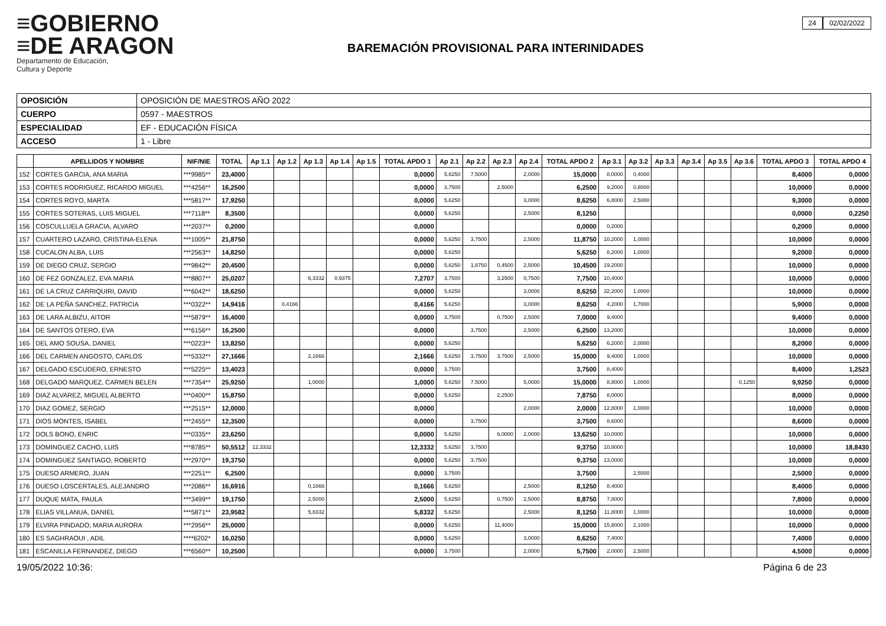≡GOBIERNO
≡DE ARAGON
Departamento de Educación,
Cultura y Deporte
BAREMACIÓN PROVISIONAL PARA INTERINIDADES
24 02/02/2022
| OPOSICIÓN | OPOSICIÓN DE MAESTROS AÑO 2022 |
| CUERPO | 0597 - MAESTROS |
| ESPECIALIDAD | EF - EDUCACIÓN FÍSICA |
| ACCESO | 1 - Libre |
| | APELLIDOS Y NOMBRE | NIF/NIE | TOTAL | Ap 1.1 | Ap 1.2 | Ap 1.3 | Ap 1.4 | Ap 1.5 | TOTAL APDO 1 | Ap 2.1 | Ap 2.2 | Ap 2.3 | Ap 2.4 | TOTAL APDO 2 | Ap 3.1 | Ap 3.2 | Ap 3.3 | Ap 3.4 | Ap 3.5 | Ap 3.6 | TOTAL APDO 3 | TOTAL APDO 4 |
| --- | --- | --- | --- | --- | --- | --- | --- | --- | --- | --- | --- | --- | --- | --- | --- | --- | --- | --- | --- | --- | --- | --- |
| 152 | CORTES GARCIA, ANA MARIA | ***9985** | 23,4000 | | | | | | 0,0000 | 5,6250 | 7,5000 | | 2,0000 | 15,0000 | 8,0000 | 0,4000 | | | | | 8,4000 | 0,0000 |
| 153 | CORTES RODRIGUEZ, RICARDO MIGUEL | ***4256** | 16,2500 | | | | | | 0,0000 | 3,7500 | | 2,5000 | | 6,2500 | 9,2000 | 0,8000 | | | | | 10,0000 | 0,0000 |
| 154 | CORTES ROYO, MARTA | ***5817** | 17,9250 | | | | | | 0,0000 | 5,6250 | | | 3,0000 | 8,6250 | 6,8000 | 2,5000 | | | | | 9,3000 | 0,0000 |
| 155 | CORTES SOTERAS, LUIS MIGUEL | ***7118** | 8,3500 | | | | | | 0,0000 | 5,6250 | | | 2,5000 | 8,1250 | | | | | | | 0,0000 | 0,2250 |
| 156 | COSCULLUELA GRACIA, ALVARO | ***2037** | 0,2000 | | | | | | 0,0000 | | | | | 0,0000 | 0,2000 | | | | | | 0,2000 | 0,0000 |
| 157 | CUARTERO LAZARO, CRISTINA-ELENA | ***1005** | 21,8750 | | | | | | 0,0000 | 5,6250 | 3,7500 | | 2,5000 | 11,8750 | 10,2000 | 1,0000 | | | | | 10,0000 | 0,0000 |
| 158 | CUCALON ALBA, LUIS | ***2563** | 14,8250 | | | | | | 0,0000 | 5,6250 | | | | 5,6250 | 8,2000 | 1,0000 | | | | | 9,2000 | 0,0000 |
| 159 | DE DIEGO CRUZ, SERGIO | ***9842** | 20,4500 | | | | | | 0,0000 | 5,6250 | 1,8750 | 0,4500 | 2,5000 | 10,4500 | 19,2000 | | | | | | 10,0000 | 0,0000 |
| 160 | DE FEZ GONZALEZ, EVA MARIA | ***8807** | 25,0207 | | | 6,3332 | 0,9375 | | 7,2707 | 3,7500 | | 3,2500 | 0,7500 | 7,7500 | 10,4000 | | | | | | 10,0000 | 0,0000 |
| 161 | DE LA CRUZ CARRIQUIRI, DAVID | ***6042** | 18,6250 | | | | | | 0,0000 | 5,6250 | | | 3,0000 | 8,6250 | 32,2000 | 1,0000 | | | | | 10,0000 | 0,0000 |
| 162 | DE LA PEÑA SANCHEZ, PATRICIA | ***0322** | 14,9416 | | 0,4166 | | | | 0,4166 | 5,6250 | | | 3,0000 | 8,6250 | 4,2000 | 1,7000 | | | | | 5,9000 | 0,0000 |
| 163 | DE LARA ALBIZU, AITOR | ***5879** | 16,4000 | | | | | | 0,0000 | 3,7500 | | 0,7500 | 2,5000 | 7,0000 | 9,4000 | | | | | | 9,4000 | 0,0000 |
| 164 | DE SANTOS OTERO, EVA | ***6156** | 16,2500 | | | | | | 0,0000 | | 3,7500 | | 2,5000 | 6,2500 | 13,2000 | | | | | | 10,0000 | 0,0000 |
| 165 | DEL AMO SOUSA, DANIEL | ***0223** | 13,8250 | | | | | | 0,0000 | 5,6250 | | | | 5,6250 | 6,2000 | 2,0000 | | | | | 8,2000 | 0,0000 |
| 166 | DEL CARMEN ANGOSTO, CARLOS | ***5332** | 27,1666 | | | 2,1666 | | | 2,1666 | 5,6250 | 3,7500 | 3,7500 | 2,5000 | 15,0000 | 9,4000 | 1,0000 | | | | | 10,0000 | 0,0000 |
| 167 | DELGADO ESCUDERO, ERNESTO | ***5225** | 13,4023 | | | | | | 0,0000 | 3,7500 | | | | 3,7500 | 8,4000 | | | | | | 8,4000 | 1,2523 |
| 168 | DELGADO MARQUEZ, CARMEN BELEN | ***7354** | 25,9250 | | | 1,0000 | | | 1,0000 | 5,6250 | 7,5000 | | 5,0000 | 15,0000 | 8,8000 | 1,0000 | | | | 0,1250 | 9,9250 | 0,0000 |
| 169 | DIAZ ALVAREZ, MIGUEL ALBERTO | ***0400** | 15,8750 | | | | | | 0,0000 | 5,6250 | | 2,2500 | | 7,8750 | 8,0000 | | | | | | 8,0000 | 0,0000 |
| 170 | DIAZ GOMEZ, SERGIO | ***2515** | 12,0000 | | | | | | 0,0000 | | | | 2,0000 | 2,0000 | 12,8000 | 1,0000 | | | | | 10,0000 | 0,0000 |
| 171 | DIOS MONTES, ISABEL | ***2455** | 12,3500 | | | | | | 0,0000 | | 3,7500 | | | 3,7500 | 8,6000 | | | | | | 8,6000 | 0,0000 |
| 172 | DOLS BONO, ENRIC | ***0335** | 23,6250 | | | | | | 0,0000 | 5,6250 | | 6,0000 | 2,0000 | 13,6250 | 10,0000 | | | | | | 10,0000 | 0,0000 |
| 173 | DOMINGUEZ CACHO, LUIS | ***8785** | 50,5512 | 12,3332 | | | | | 12,3332 | 5,6250 | 3,7500 | | | 9,3750 | 10,8000 | | | | | | 10,0000 | 18,8430 |
| 174 | DOMINGUEZ SANTIAGO, ROBERTO | ***2970** | 19,3750 | | | | | | 0,0000 | 5,6250 | 3,7500 | | | 9,3750 | 13,0000 | | | | | | 10,0000 | 0,0000 |
| 175 | DUESO ARMERO, JUAN | ***2251** | 6,2500 | | | | | | 0,0000 | 3,7500 | | | | 3,7500 | | 2,5000 | | | | | 2,5000 | 0,0000 |
| 176 | DUESO LOSCERTALES, ALEJANDRO | ***2086** | 16,6916 | | | 0,1666 | | | 0,1666 | 5,6250 | | | 2,5000 | 8,1250 | 8,4000 | | | | | | 8,4000 | 0,0000 |
| 177 | DUQUE MATA, PAULA | ***3499** | 19,1750 | | | 2,5000 | | | 2,5000 | 5,6250 | | 0,7500 | 2,5000 | 8,8750 | 7,8000 | | | | | | 7,8000 | 0,0000 |
| 178 | ELIAS VILLANUA, DANIEL | ***5871** | 23,9582 | | | 5,8332 | | | 5,8332 | 5,6250 | | | 2,5000 | 8,1250 | 11,8000 | 1,0000 | | | | | 10,0000 | 0,0000 |
| 179 | ELVIRA PINDADO, MARIA AURORA | ***2956** | 25,0000 | | | | | | 0,0000 | 5,6250 | | 11,4000 | | 15,0000 | 15,8000 | 2,1000 | | | | | 10,0000 | 0,0000 |
| 180 | ES SAGHRAOUI , ADIL | ****6202* | 16,0250 | | | | | | 0,0000 | 5,6250 | | | 3,0000 | 8,6250 | 7,4000 | | | | | | 7,4000 | 0,0000 |
| 181 | ESCANILLA FERNANDEZ, DIEGO | ***6560** | 10,2500 | | | | | | 0,0000 | 3,7500 | | | 2,0000 | 5,7500 | 2,0000 | 2,5000 | | | | | 4,5000 | 0,0000 |
19/05/2022 10:36: Página 6 de 23